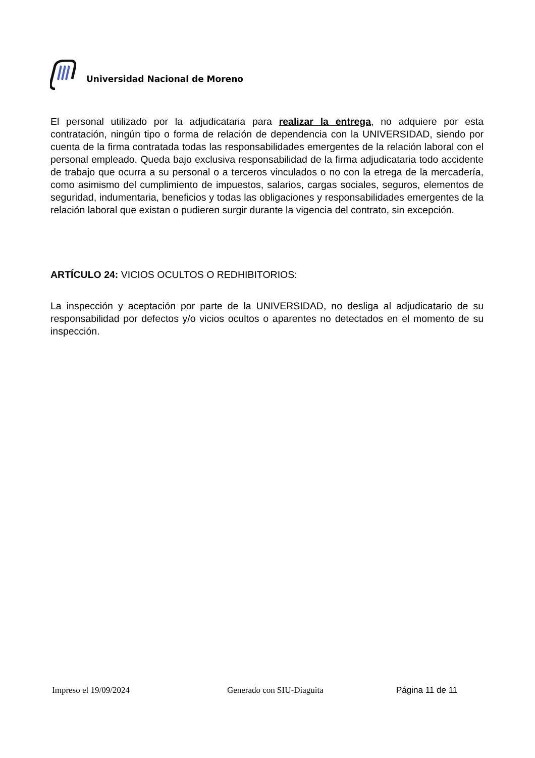Universidad Nacional de Moreno
El personal utilizado por la adjudicataria para realizar la entrega, no adquiere por esta contratación, ningún tipo o forma de relación de dependencia con la UNIVERSIDAD, siendo por cuenta de la firma contratada todas las responsabilidades emergentes de la relación laboral con el personal empleado. Queda bajo exclusiva responsabilidad de la firma adjudicataria todo accidente de trabajo que ocurra a su personal o a terceros vinculados o no con la etrega de la mercadería, como asimismo del cumplimiento de impuestos, salarios, cargas sociales, seguros, elementos de seguridad, indumentaria, beneficios y todas las obligaciones y responsabilidades emergentes de la relación laboral que existan o pudieren surgir durante la vigencia del contrato, sin excepción.
ARTÍCULO 24: VICIOS OCULTOS O REDHIBITORIOS:
La inspección y aceptación por parte de la UNIVERSIDAD, no desliga al adjudicatario de su responsabilidad por defectos y/o vicios ocultos o aparentes no detectados en el momento de su inspección.
Impreso el 19/09/2024 Generado con SIU-Diaguita Página 11 de 11